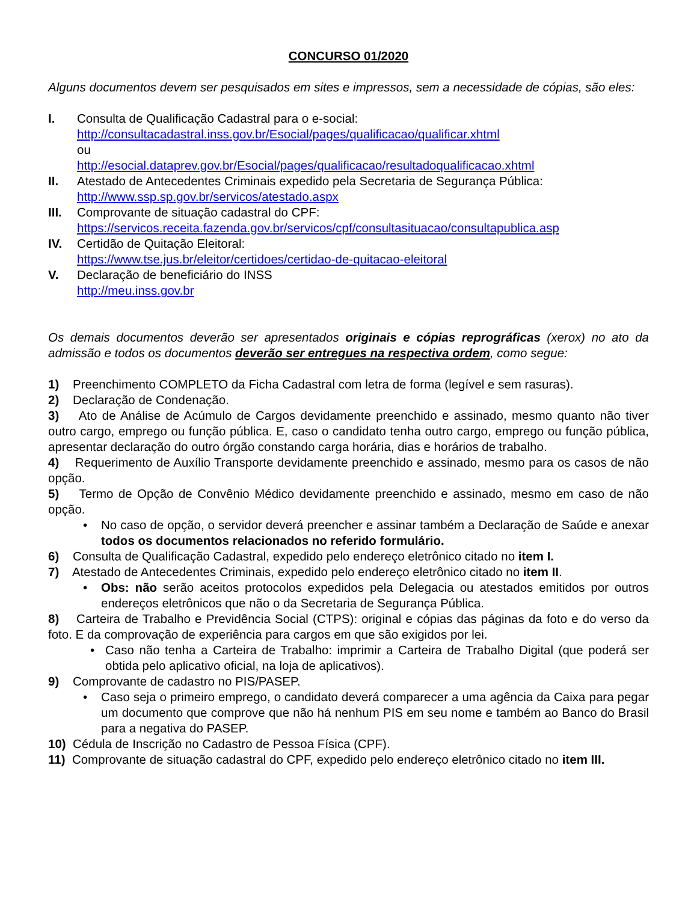CONCURSO 01/2020
Alguns documentos devem ser pesquisados em sites e impressos, sem a necessidade de cópias, são eles:
I. Consulta de Qualificação Cadastral para o e-social:
http://consultacadastral.inss.gov.br/Esocial/pages/qualificacao/qualificar.xhtml
ou
http://esocial.dataprev.gov.br/Esocial/pages/qualificacao/resultadoqualificacao.xhtml
II. Atestado de Antecedentes Criminais expedido pela Secretaria de Segurança Pública:
http://www.ssp.sp.gov.br/servicos/atestado.aspx
III. Comprovante de situação cadastral do CPF:
https://servicos.receita.fazenda.gov.br/servicos/cpf/consultasituacao/consultapublica.asp
IV. Certidão de Quitação Eleitoral:
https://www.tse.jus.br/eleitor/certidoes/certidao-de-quitacao-eleitoral
V. Declaração de beneficiário do INSS
http://meu.inss.gov.br
Os demais documentos deverão ser apresentados originais e cópias reprográficas (xerox) no ato da admissão e todos os documentos deverão ser entregues na respectiva ordem, como segue:
1) Preenchimento COMPLETO da Ficha Cadastral com letra de forma (legível e sem rasuras).
2) Declaração de Condenação.
3) Ato de Análise de Acúmulo de Cargos devidamente preenchido e assinado, mesmo quanto não tiver outro cargo, emprego ou função pública. E, caso o candidato tenha outro cargo, emprego ou função pública, apresentar declaração do outro órgão constando carga horária, dias e horários de trabalho.
4) Requerimento de Auxílio Transporte devidamente preenchido e assinado, mesmo para os casos de não opção.
5) Termo de Opção de Convênio Médico devidamente preenchido e assinado, mesmo em caso de não opção.
• No caso de opção, o servidor deverá preencher e assinar também a Declaração de Saúde e anexar todos os documentos relacionados no referido formulário.
6) Consulta de Qualificação Cadastral, expedido pelo endereço eletrônico citado no item I.
7) Atestado de Antecedentes Criminais, expedido pelo endereço eletrônico citado no item II.
• Obs: não serão aceitos protocolos expedidos pela Delegacia ou atestados emitidos por outros endereços eletrônicos que não o da Secretaria de Segurança Pública.
8) Carteira de Trabalho e Previdência Social (CTPS): original e cópias das páginas da foto e do verso da foto. E da comprovação de experiência para cargos em que são exigidos por lei.
• Caso não tenha a Carteira de Trabalho: imprimir a Carteira de Trabalho Digital (que poderá ser obtida pelo aplicativo oficial, na loja de aplicativos).
9) Comprovante de cadastro no PIS/PASEP.
• Caso seja o primeiro emprego, o candidato deverá comparecer a uma agência da Caixa para pegar um documento que comprove que não há nenhum PIS em seu nome e também ao Banco do Brasil para a negativa do PASEP.
10) Cédula de Inscrição no Cadastro de Pessoa Física (CPF).
11) Comprovante de situação cadastral do CPF, expedido pelo endereço eletrônico citado no item III.